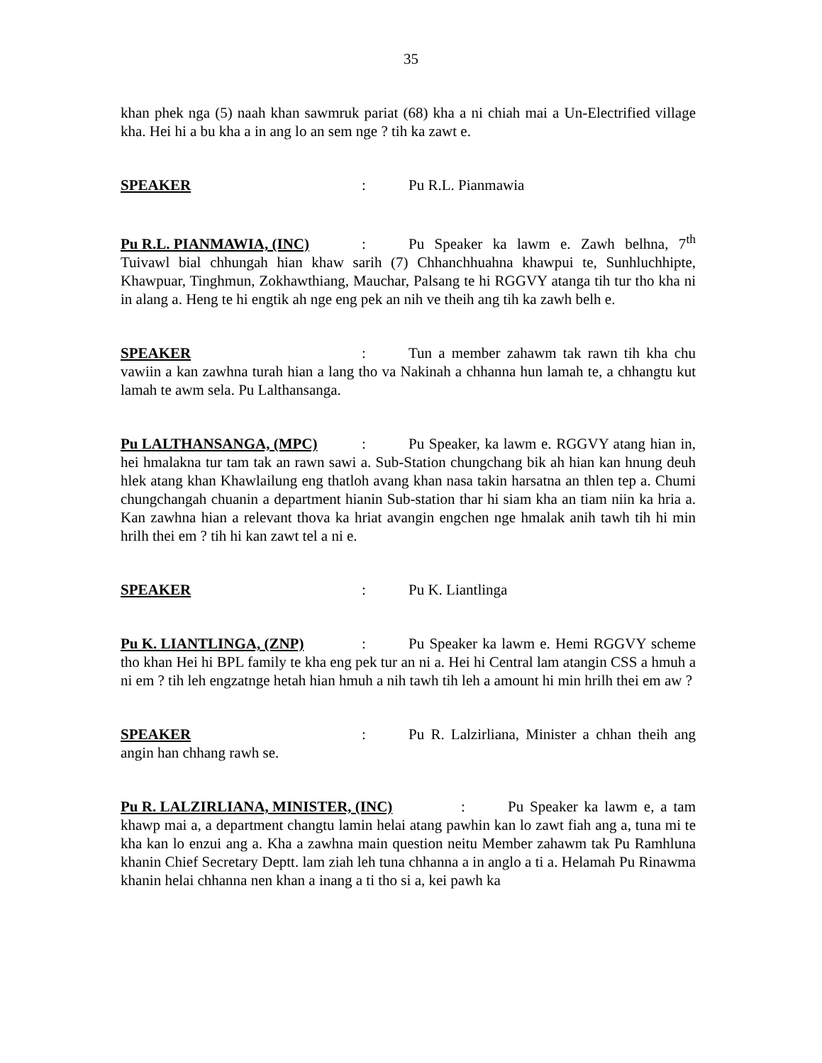35
khan phek nga (5) naah khan sawmruk pariat (68) kha a ni chiah mai a Un-Electrified village kha. Hei hi a bu kha a in ang lo an sem nge ? tih ka zawt e.
SPEAKER: Pu R.L. Pianmawia
Pu R.L. PIANMAWIA, (INC): Pu Speaker ka lawm e. Zawh belhna, 7<sup>th</sup> Tuivawl bial chhungah hian khaw sarih (7) Chhanchhuahna khawpui te, Sunhluchhipte, Khawpuar, Tinghmun, Zokhawthiang, Mauchar, Palsang te hi RGGVY atanga tih tur tho kha ni in alang a. Heng te hi engtik ah nge eng pek an nih ve theih ang tih ka zawh belh e.
SPEAKER: Tun a member zahawm tak rawn tih kha chu vawiin a kan zawhna turah hian a lang tho va Nakinah a chhanna hun lamah te, a chhangtu kut lamah te awm sela. Pu Lalthansanga.
Pu LALTHANSANGA, (MPC): Pu Speaker, ka lawm e. RGGVY atang hian in, hei hmalakna tur tam tak an rawn sawi a. Sub-Station chungchang bik ah hian kan hnung deuh hlek atang khan Khawlailung eng thatloh avang khan nasa takin harsatna an thlen tep a. Chumi chungchangah chuanin a department hianin Sub-station thar hi siam kha an tiam niin ka hria a. Kan zawhna hian a relevant thova ka hriat avangin engchen nge hmalak anih tawh tih hi min hrilh thei em ? tih hi kan zawt tel a ni e.
SPEAKER: Pu K. Liantlinga
Pu K. LIANTLINGA, (ZNP): Pu Speaker ka lawm e. Hemi RGGVY scheme tho khan Hei hi BPL family te kha eng pek tur an ni a. Hei hi Central lam atangin CSS a hmuh a ni em ? tih leh engzatnge hetah hian hmuh a nih tawh tih leh a amount hi min hrilh thei em aw ?
SPEAKER: Pu R. Lalzirliana, Minister a chhan theih ang angin han chhang rawh se.
Pu R. LALZIRLIANA, MINISTER, (INC): Pu Speaker ka lawm e, a tam khawp mai a, a department changtu lamin helai atang pawhin kan lo zawt fiah ang a, tuna mi te kha kan lo enzui ang a. Kha a zawhna main question neitu Member zahawm tak Pu Ramhluna khanin Chief Secretary Deptt. lam ziah leh tuna chhanna a in anglo a ti a. Helamah Pu Rinawma khanin helai chhanna nen khan a inang a ti tho si a, kei pawh ka